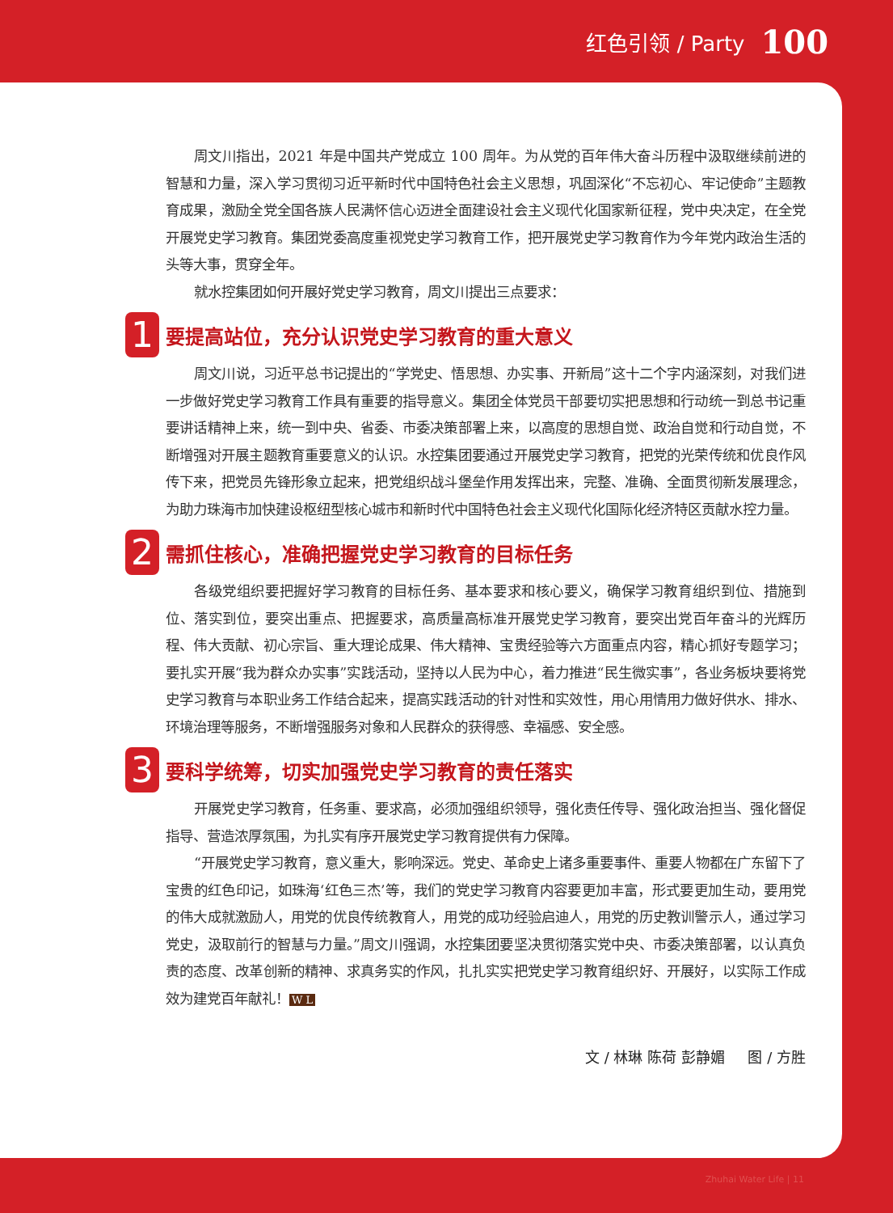红色引领 / Party 100
周文川指出，2021 年是中国共产党成立 100 周年。为从党的百年伟大奋斗历程中汲取继续前进的智慧和力量，深入学习贯彻习近平新时代中国特色社会主义思想，巩固深化“不忘初心、牢记使命”主题教育成果，激励全党全国各族人民满怀信心迈进全面建设社会主义现代化国家新征程，党中央决定，在全党开展党史学习教育。集团党委高度重视党史学习教育工作，把开展党史学习教育作为今年党内政治生活的头等大事，贯穿全年。
就水控集团如何开展好党史学习教育，周文川提出三点要求：
1 要提高站位，充分认识党史学习教育的重大意义
周文川说，习近平总书记提出的“学党史、悟思想、办实事、开新局”这十二个字内涵深刻，对我们进一步做好党史学习教育工作具有重要的指导意义。集团全体党员干部要切实把思想和行动统一到总书记重要讲话精神上来，统一到中央、省委、市委决策部署上来，以高度的思想自觉、政治自觉和行动自觉，不断增强对开展主题教育重要意义的认识。水控集团要通过开展党史学习教育，把党的光荣传统和优良作风传下来，把党员先锋形象立起来，把党组织战斗堡垒作用发挥出来，完整、准确、全面贯彻新发展理念，为助力珠海市加快建设枢纽型核心城市和新时代中国特色社会主义现代化国际化经济特区贡献水控力量。
2 需抓住核心，准确把握党史学习教育的目标任务
各级党组织要把握好学习教育的目标任务、基本要求和核心要义，确保学习教育组织到位、措施到位、落实到位，要突出重点、把握要求，高质量高标准开展党史学习教育，要突出党百年奋斗的光辉历程、伟大贡献、初心宗旨、重大理论成果、伟大精神、宝贵经验等六方面重点内容，精心抓好专题学习；要扎实开展“我为群众办实事”实践活动，坚持以人民为中心，着力推进“民生微实事”，各业务板块要将党史学习教育与本职业务工作结合起来，提高实践活动的针对性和实效性，用心用情用力做好供水、排水、环境治理等服务，不断增强服务对象和人民群众的获得感、幸福感、安全感。
3 要科学统筹，切实加强党史学习教育的责任落实
开展党史学习教育，任务重、要求高，必须加强组织领导，强化责任传导、强化政治担当、强化督促指导、营造浓厚氛围，为扎实有序开展党史学习教育提供有力保障。
“开展党史学习教育，意义重大，影响深远。党史、革命史上诸多重要事件、重要人物都在广东留下了宝贵的红色印记，如珠海‘红色三杰’等，我们的党史学习教育内容要更加丰富，形式要更加生动，要用党的伟大成就激励人，用党的优良传统教育人，用党的成功经验启迪人，用党的历史教训警示人，通过学习党史，汲取前行的智慧与力量。”周文川强调，水控集团要坚决贯彻落实党中央、市委决策部署，以认真负责的态度、改革创新的精神、求真务实的作风，扎扎实实把党史学习教育组织好、开展好，以实际工作成效为建党百年献礼！ W L
文 / 林琳 陈荷 彭静媚 图 / 方胜
Zhuhai Water Life | 11